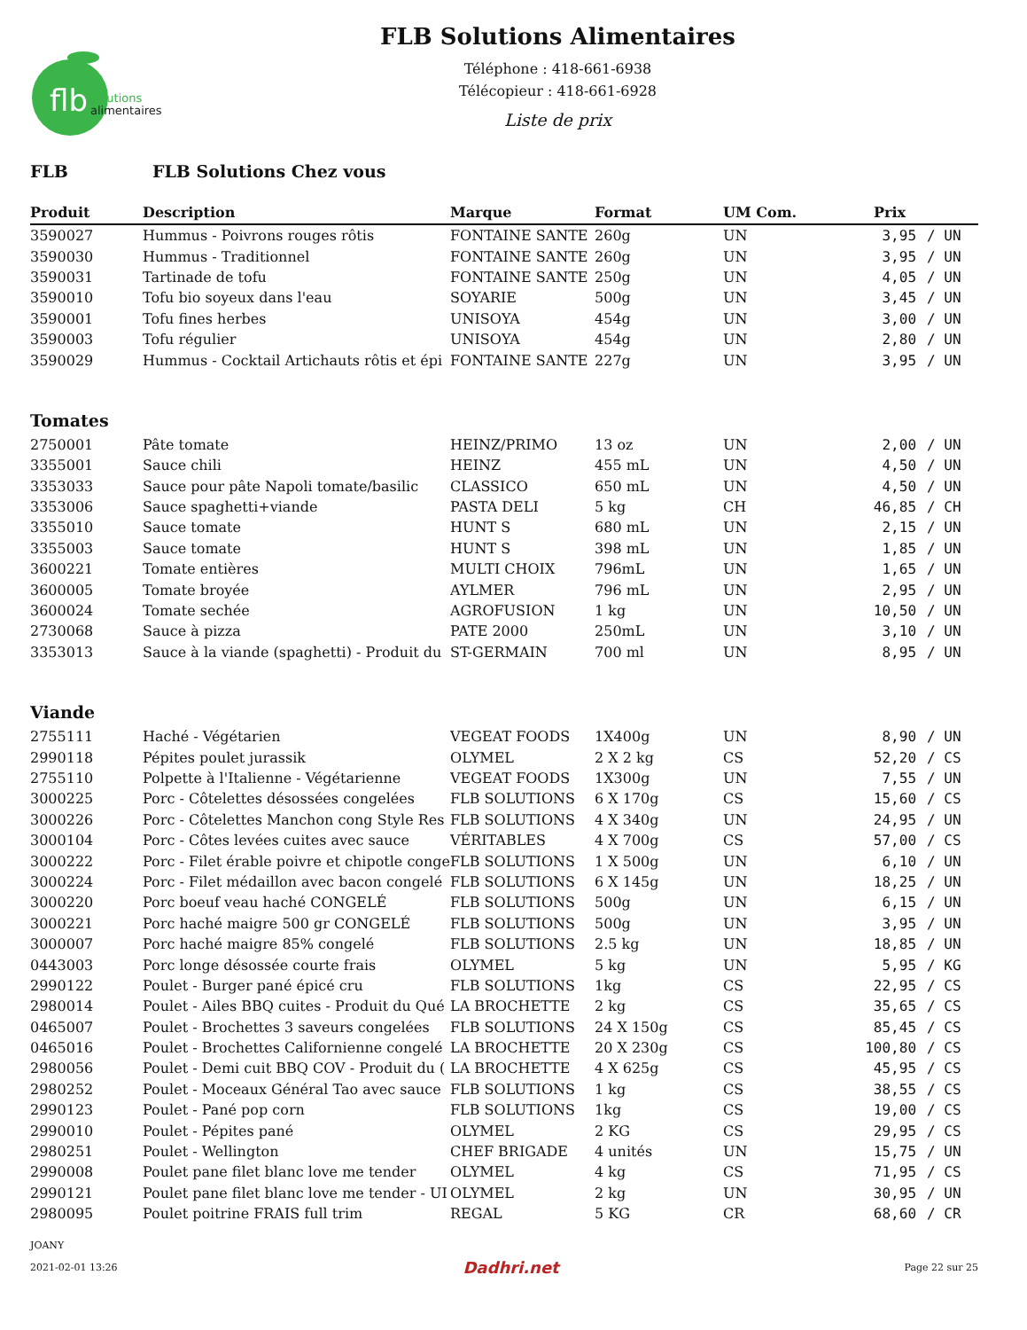flb
solutions
alimentaires
FLB Solutions Alimentaires
Téléphone : 418-661-6938
Télécopieur : 418-661-6928
Liste de prix
FLB FLB Solutions Chez vous
| Produit | Description | Marque | Format | UM Com. | Prix | |
| --- | --- | --- | --- | --- | --- | --- |
| 3590027 | Hummus - Poivrons rouges rôtis | FONTAINE SANTE | 260g | UN | 3,95 | / UN |
| 3590030 | Hummus - Traditionnel | FONTAINE SANTE | 260g | UN | 3,95 | / UN |
| 3590031 | Tartinade de tofu | FONTAINE SANTE | 250g | UN | 4,05 | / UN |
| 3590010 | Tofu bio soyeux dans l'eau | SOYARIE | 500g | UN | 3,45 | / UN |
| 3590001 | Tofu fines herbes | UNISOYA | 454g | UN | 3,00 | / UN |
| 3590003 | Tofu régulier | UNISOYA | 454g | UN | 2,80 | / UN |
| 3590029 | Hummus - Cocktail Artichauts rôtis et épi | FONTAINE SANTE | 227g | UN | 3,95 | / UN |
| Tomates | | | | | | |
| 2750001 | Pâte tomate | HEINZ/PRIMO | 13 oz | UN | 2,00 | / UN |
| 3355001 | Sauce chili | HEINZ | 455 mL | UN | 4,50 | / UN |
| 3353033 | Sauce pour pâte Napoli tomate/basilic | CLASSICO | 650 mL | UN | 4,50 | / UN |
| 3353006 | Sauce spaghetti+viande | PASTA DELI | 5 kg | CH | 46,85 | / CH |
| 3355010 | Sauce tomate | HUNT S | 680 mL | UN | 2,15 | / UN |
| 3355003 | Sauce tomate | HUNT S | 398 mL | UN | 1,85 | / UN |
| 3600221 | Tomate entières | MULTI CHOIX | 796mL | UN | 1,65 | / UN |
| 3600005 | Tomate broyée | AYLMER | 796 mL | UN | 2,95 | / UN |
| 3600024 | Tomate sechée | AGROFUSION | 1 kg | UN | 10,50 | / UN |
| 2730068 | Sauce à pizza | PATE 2000 | 250mL | UN | 3,10 | / UN |
| 3353013 | Sauce à la viande (spaghetti) - Produit du | ST-GERMAIN | 700 ml | UN | 8,95 | / UN |
| Viande | | | | | | |
| 2755111 | Haché - Végétarien | VEGEAT FOODS | 1X400g | UN | 8,90 | / UN |
| 2990118 | Pépites poulet jurassik | OLYMEL | 2 X 2 kg | CS | 52,20 | / CS |
| 2755110 | Polpette à l'Italienne - Végétarienne | VEGEAT FOODS | 1X300g | UN | 7,55 | / UN |
| 3000225 | Porc - Côtelettes désossées congelées | FLB SOLUTIONS | 6 X 170g | CS | 15,60 | / CS |
| 3000226 | Porc - Côtelettes Manchon cong Style Res | FLB SOLUTIONS | 4 X 340g | UN | 24,95 | / UN |
| 3000104 | Porc - Côtes levées cuites avec sauce | VÉRITABLES | 4 X 700g | CS | 57,00 | / CS |
| 3000222 | Porc - Filet érable poivre et chipotle conge | FLB SOLUTIONS | 1 X 500g | UN | 6,10 | / UN |
| 3000224 | Porc - Filet médaillon avec bacon congelé | FLB SOLUTIONS | 6 X 145g | UN | 18,25 | / UN |
| 3000220 | Porc boeuf veau haché CONGELÉ | FLB SOLUTIONS | 500g | UN | 6,15 | / UN |
| 3000221 | Porc haché maigre 500 gr CONGELÉ | FLB SOLUTIONS | 500g | UN | 3,95 | / UN |
| 3000007 | Porc haché maigre 85% congelé | FLB SOLUTIONS | 2.5 kg | UN | 18,85 | / UN |
| 0443003 | Porc longe désossée courte frais | OLYMEL | 5 kg | UN | 5,95 | / KG |
| 2990122 | Poulet - Burger pané épicé cru | FLB SOLUTIONS | 1kg | CS | 22,95 | / CS |
| 2980014 | Poulet - Ailes BBQ cuites - Produit du Qué | LA BROCHETTE | 2 kg | CS | 35,65 | / CS |
| 0465007 | Poulet - Brochettes 3 saveurs congelées | FLB SOLUTIONS | 24 X 150g | CS | 85,45 | / CS |
| 0465016 | Poulet - Brochettes Californienne congelé | LA BROCHETTE | 20 X 230g | CS | 100,80 | / CS |
| 2980056 | Poulet - Demi cuit BBQ COV - Produit du ( | LA BROCHETTE | 4 X 625g | CS | 45,95 | / CS |
| 2980252 | Poulet - Moceaux Général Tao avec sauce | FLB SOLUTIONS | 1 kg | CS | 38,55 | / CS |
| 2990123 | Poulet - Pané pop corn | FLB SOLUTIONS | 1kg | CS | 19,00 | / CS |
| 2990010 | Poulet - Pépites pané | OLYMEL | 2 KG | CS | 29,95 | / CS |
| 2980251 | Poulet - Wellington | CHEF BRIGADE | 4 unités | UN | 15,75 | / UN |
| 2990008 | Poulet pane filet blanc love me tender | OLYMEL | 4 kg | CS | 71,95 | / CS |
| 2990121 | Poulet pane filet blanc love me tender - UI | OLYMEL | 2 kg | UN | 30,95 | / UN |
| 2980095 | Poulet poitrine FRAIS full trim | REGAL | 5 KG | CR | 68,60 | / CR |
JOANY
2021-02-01 13:26 Dadhri.net Page 22 sur 25